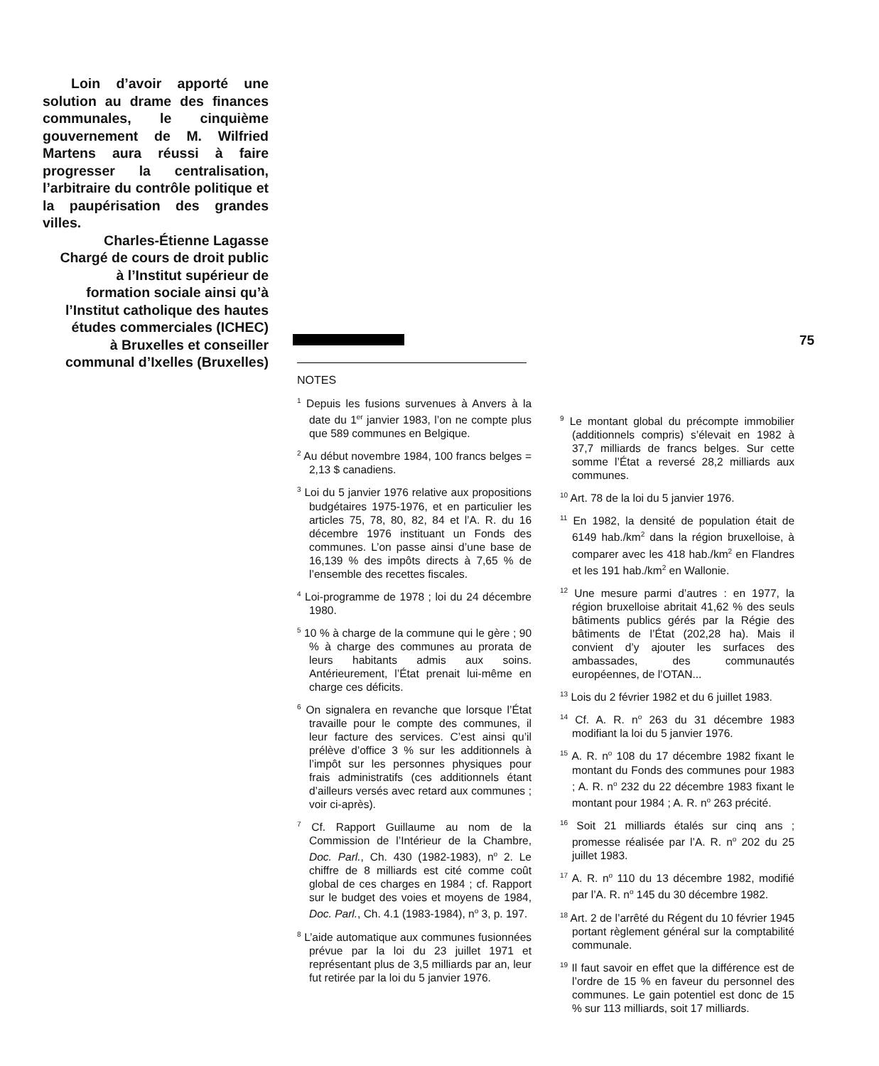Loin d’avoir apporté une solution au drame des finances communales, le cinquième gouvernement de M. Wilfried Martens aura réussi à faire progresser la centralisation, l’arbitraire du contrôle politique et la paupérisation des grandes villes.
Charles-Étienne Lagasse
Chargé de cours de droit public
à l’Institut supérieur de
formation sociale ainsi qu’à
l’Institut catholique des hautes
études commerciales (ICHEC)
à Bruxelles et conseiller
communal d’Ixelles (Bruxelles)
75
NOTES
<sup>1</sup> Depuis les fusions survenues à Anvers à la date du 1<sup>er</sup> janvier 1983, l’on ne compte plus que 589 communes en Belgique.
<sup>2</sup> Au début novembre 1984, 100 francs belges = 2,13 $ canadiens.
<sup>3</sup> Loi du 5 janvier 1976 relative aux propositions budgétaires 1975-1976, et en particulier les articles 75, 78, 80, 82, 84 et l’A. R. du 16 décembre 1976 instituant un Fonds des communes. L’on passe ainsi d’une base de 16,139 % des impôts directs à 7,65 % de l’ensemble des recettes fiscales.
<sup>4</sup> Loi-programme de 1978 ; loi du 24 décembre 1980.
<sup>5</sup> 10 % à charge de la commune qui le gère ; 90 % à charge des communes au prorata de leurs habitants admis aux soins. Antérieurement, l’État prenait lui-même en charge ces déficits.
<sup>6</sup> On signalera en revanche que lorsque l’État travaille pour le compte des communes, il leur facture des services. C’est ainsi qu’il prélève d’office 3 % sur les additionnels à l’impôt sur les personnes physiques pour frais administratifs (ces additionnels étant d’ailleurs versés avec retard aux communes ; voir ci-après).
<sup>7</sup> Cf. Rapport Guillaume au nom de la Commission de l’Intérieur de la Chambre, Doc. Parl., Ch. 430 (1982-1983), n<sup>o</sup> 2. Le chiffre de 8 milliards est cité comme coût global de ces charges en 1984 ; cf. Rapport sur le budget des voies et moyens de 1984, Doc. Parl., Ch. 4.1 (1983-1984), n<sup>o</sup> 3, p. 197.
<sup>8</sup> L’aide automatique aux communes fusionnées prévue par la loi du 23 juillet 1971 et représentant plus de 3,5 milliards par an, leur fut retirée par la loi du 5 janvier 1976.
<sup>9</sup> Le montant global du précompte immobilier (additionnels compris) s’élevait en 1982 à 37,7 milliards de francs belges. Sur cette somme l’État a reversé 28,2 milliards aux communes.
<sup>10</sup> Art. 78 de la loi du 5 janvier 1976.
<sup>11</sup> En 1982, la densité de population était de 6149 hab./km<sup>2</sup> dans la région bruxelloise, à comparer avec les 418 hab./km<sup>2</sup> en Flandres et les 191 hab./km<sup>2</sup> en Wallonie.
<sup>12</sup> Une mesure parmi d’autres : en 1977, la région bruxelloise abritait 41,62 % des seuls bâtiments publics gérés par la Régie des bâtiments de l’État (202,28 ha). Mais il convient d’y ajouter les surfaces des ambassades, des communautés européennes, de l’OTAN...
<sup>13</sup> Lois du 2 février 1982 et du 6 juillet 1983.
<sup>14</sup> Cf. A. R. n<sup>o</sup> 263 du 31 décembre 1983 modifiant la loi du 5 janvier 1976.
<sup>15</sup> A. R. n<sup>o</sup> 108 du 17 décembre 1982 fixant le montant du Fonds des communes pour 1983 ; A. R. n<sup>o</sup> 232 du 22 décembre 1983 fixant le montant pour 1984 ; A. R. n<sup>o</sup> 263 précité.
<sup>16</sup> Soit 21 milliards étalés sur cinq ans ; promesse réalisée par l’A. R. n<sup>o</sup> 202 du 25 juillet 1983.
<sup>17</sup> A. R. n<sup>o</sup> 110 du 13 décembre 1982, modifié par l’A. R. n<sup>o</sup> 145 du 30 décembre 1982.
<sup>18</sup> Art. 2 de l’arrêté du Régent du 10 février 1945 portant règlement général sur la comptabilité communale.
<sup>19</sup> Il faut savoir en effet que la différence est de l’ordre de 15 % en faveur du personnel des communes. Le gain potentiel est donc de 15 % sur 113 milliards, soit 17 milliards.